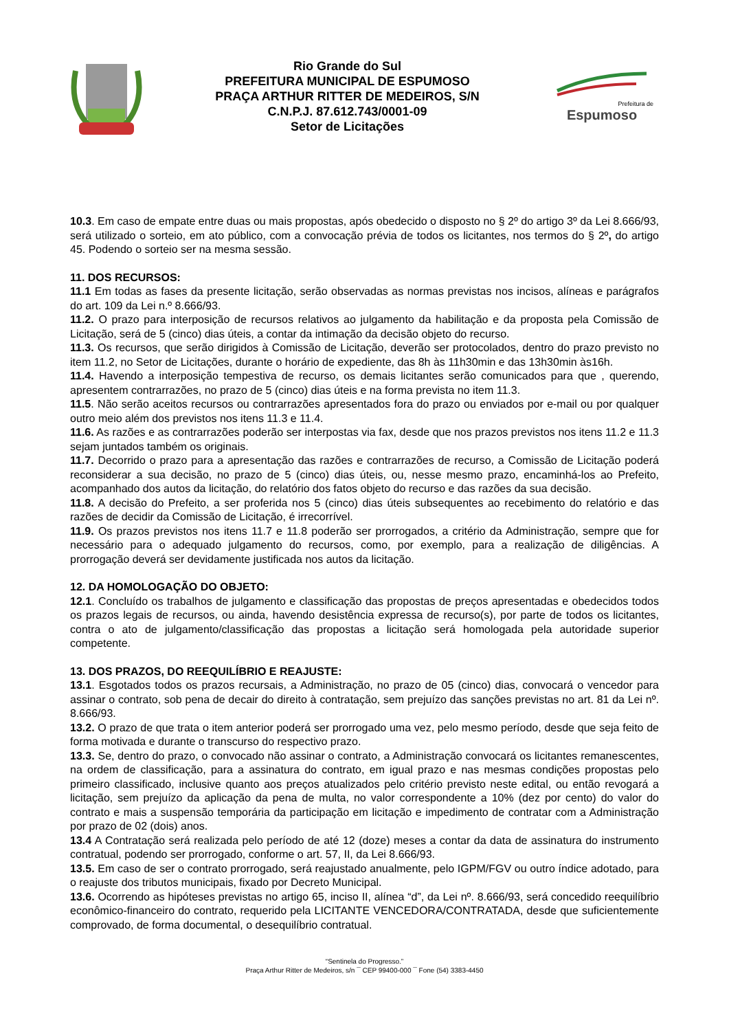Rio Grande do Sul
PREFEITURA MUNICIPAL DE ESPUMOSO
PRAÇA ARTHUR RITTER DE MEDEIROS, S/N
C.N.P.J. 87.612.743/0001-09
Setor de Licitações
Prefeitura de
Espumoso
10.3. Em caso de empate entre duas ou mais propostas, após obedecido o disposto no § 2º do artigo 3º da Lei 8.666/93, será utilizado o sorteio, em ato público, com a convocação prévia de todos os licitantes, nos termos do § 2º, do artigo 45. Podendo o sorteio ser na mesma sessão.
11. DOS RECURSOS:
11.1 Em todas as fases da presente licitação, serão observadas as normas previstas nos incisos, alíneas e parágrafos do art. 109 da Lei n.º 8.666/93.
11.2. O prazo para interposição de recursos relativos ao julgamento da habilitação e da proposta pela Comissão de Licitação, será de 5 (cinco) dias úteis, a contar da intimação da decisão objeto do recurso.
11.3. Os recursos, que serão dirigidos à Comissão de Licitação, deverão ser protocolados, dentro do prazo previsto no item 11.2, no Setor de Licitações, durante o horário de expediente, das 8h às 11h30min e das 13h30min às16h.
11.4. Havendo a interposição tempestiva de recurso, os demais licitantes serão comunicados para que , querendo, apresentem contrarrazões, no prazo de 5 (cinco) dias úteis e na forma prevista no item 11.3.
11.5. Não serão aceitos recursos ou contrarrazões apresentados fora do prazo ou enviados por e-mail ou por qualquer outro meio além dos previstos nos itens 11.3 e 11.4.
11.6. As razões e as contrarrazões poderão ser interpostas via fax, desde que nos prazos previstos nos itens 11.2 e 11.3 sejam juntados também os originais.
11.7. Decorrido o prazo para a apresentação das razões e contrarrazões de recurso, a Comissão de Licitação poderá reconsiderar a sua decisão, no prazo de 5 (cinco) dias úteis, ou, nesse mesmo prazo, encaminhá-los ao Prefeito, acompanhado dos autos da licitação, do relatório dos fatos objeto do recurso e das razões da sua decisão.
11.8. A decisão do Prefeito, a ser proferida nos 5 (cinco) dias úteis subsequentes ao recebimento do relatório e das razões de decidir da Comissão de Licitação, é irrecorrível.
11.9. Os prazos previstos nos itens 11.7 e 11.8 poderão ser prorrogados, a critério da Administração, sempre que for necessário para o adequado julgamento do recursos, como, por exemplo, para a realização de diligências. A prorrogação deverá ser devidamente justificada nos autos da licitação.
12. DA HOMOLOGAÇÃO DO OBJETO:
12.1. Concluído os trabalhos de julgamento e classificação das propostas de preços apresentadas e obedecidos todos os prazos legais de recursos, ou ainda, havendo desistência expressa de recurso(s), por parte de todos os licitantes, contra o ato de julgamento/classificação das propostas a licitação será homologada pela autoridade superior competente.
13. DOS PRAZOS, DO REEQUILÍBRIO E REAJUSTE:
13.1. Esgotados todos os prazos recursais, a Administração, no prazo de 05 (cinco) dias, convocará o vencedor para assinar o contrato, sob pena de decair do direito à contratação, sem prejuízo das sanções previstas no art. 81 da Lei nº. 8.666/93.
13.2. O prazo de que trata o item anterior poderá ser prorrogado uma vez, pelo mesmo período, desde que seja feito de forma motivada e durante o transcurso do respectivo prazo.
13.3. Se, dentro do prazo, o convocado não assinar o contrato, a Administração convocará os licitantes remanescentes, na ordem de classificação, para a assinatura do contrato, em igual prazo e nas mesmas condições propostas pelo primeiro classificado, inclusive quanto aos preços atualizados pelo critério previsto neste edital, ou então revogará a licitação, sem prejuízo da aplicação da pena de multa, no valor correspondente a 10% (dez por cento) do valor do contrato e mais a suspensão temporária da participação em licitação e impedimento de contratar com a Administração por prazo de 02 (dois) anos.
13.4 A Contratação será realizada pelo período de até 12 (doze) meses a contar da data de assinatura do instrumento contratual, podendo ser prorrogado, conforme o art. 57, II, da Lei 8.666/93.
13.5. Em caso de ser o contrato prorrogado, será reajustado anualmente, pelo IGPM/FGV ou outro índice adotado, para o reajuste dos tributos municipais, fixado por Decreto Municipal.
13.6. Ocorrendo as hipóteses previstas no artigo 65, inciso II, alínea “d”, da Lei nº. 8.666/93, será concedido reequilíbrio econômico-financeiro do contrato, requerido pela LICITANTE VENCEDORA/CONTRATADA, desde que suficientemente comprovado, de forma documental, o desequilíbrio contratual.
“Sentinela do Progresso.”
Praça Arthur Ritter de Medeiros, s/n ¯ CEP 99400-000 ¯ Fone (54) 3383-4450